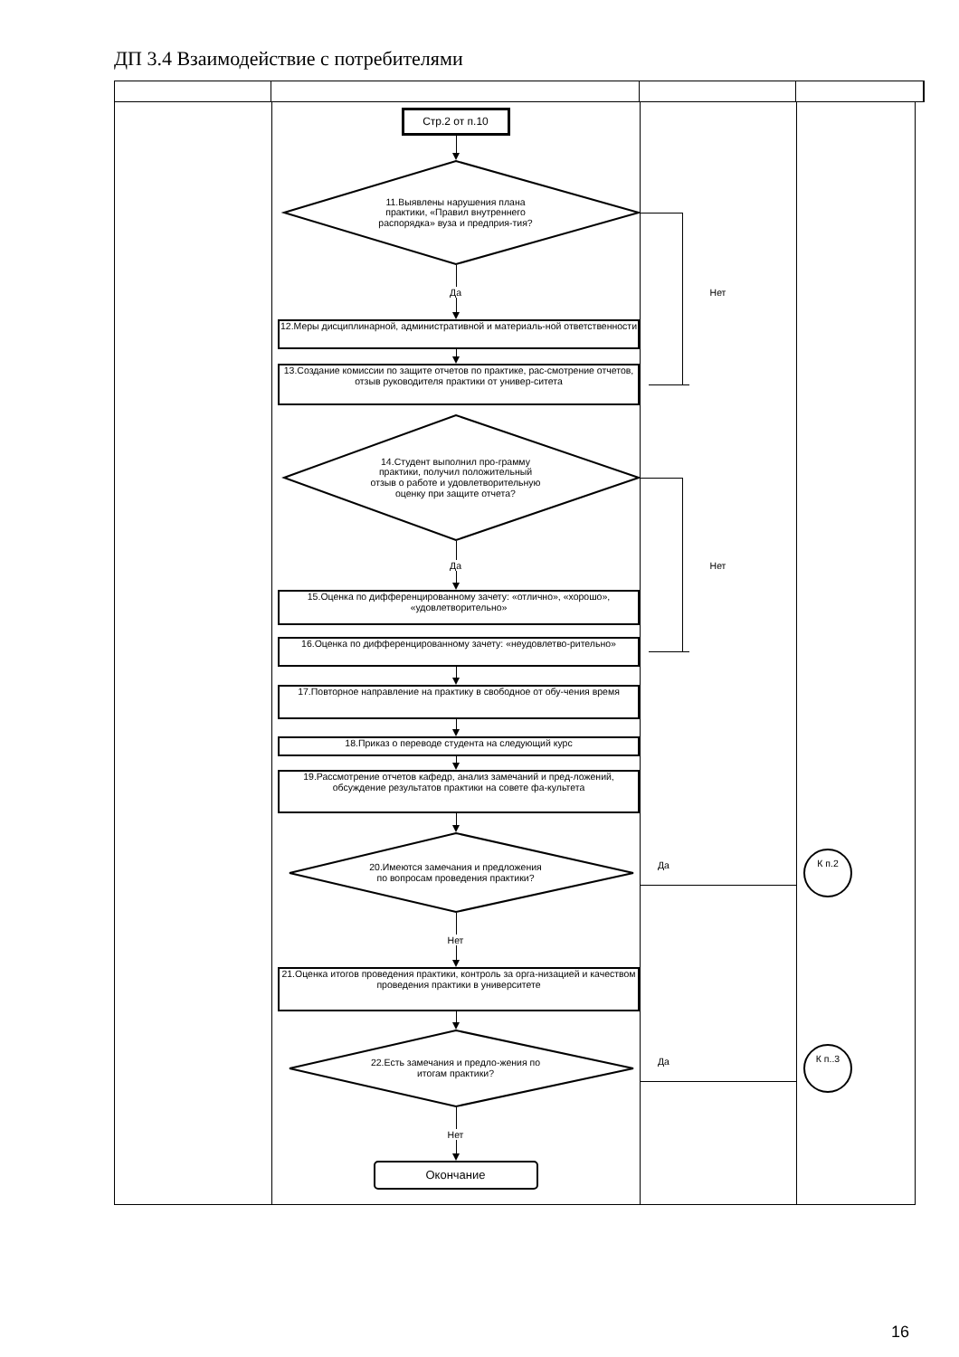ДП 3.4 Взаимодействие с потребителями
Стр.2 от п.10
11.Выявлены нарушения плана практики, «Правил внутреннего распорядка» вуза и предприя-тия?
Да
Нет
12.Меры дисциплинарной, административной и материаль-ной ответственности
13.Создание комиссии по защите отчетов по практике, рас-смотрение отчетов, отзыв руководителя практики от универ-ситета
14.Студент выполнил про-грамму практики, получил положительный отзыв о работе и удовлетворительную оценку при защите отчета?
Да
Нет
15.Оценка по дифференцированному зачету: «отлично», «хорошо», «удовлетворительно»
16.Оценка по дифференцированному зачету: «неудовлетво-рительно»
17.Повторное направление на практику в свободное от обу-чения время
18.Приказ о переводе студента на следующий курс
19.Рассмотрение отчетов кафедр, анализ замечаний и пред-ложений, обсуждение результатов практики на совете фа-культета
20.Имеются замечания и предложения по вопросам проведения практики?
Да
К п.2
Нет
21.Оценка итогов проведения практики, контроль за орга-низацией и качеством проведения практики в университете
22.Есть замечания и предло-жения по итогам практики?
Да
К п..3
Нет
Окончание
16